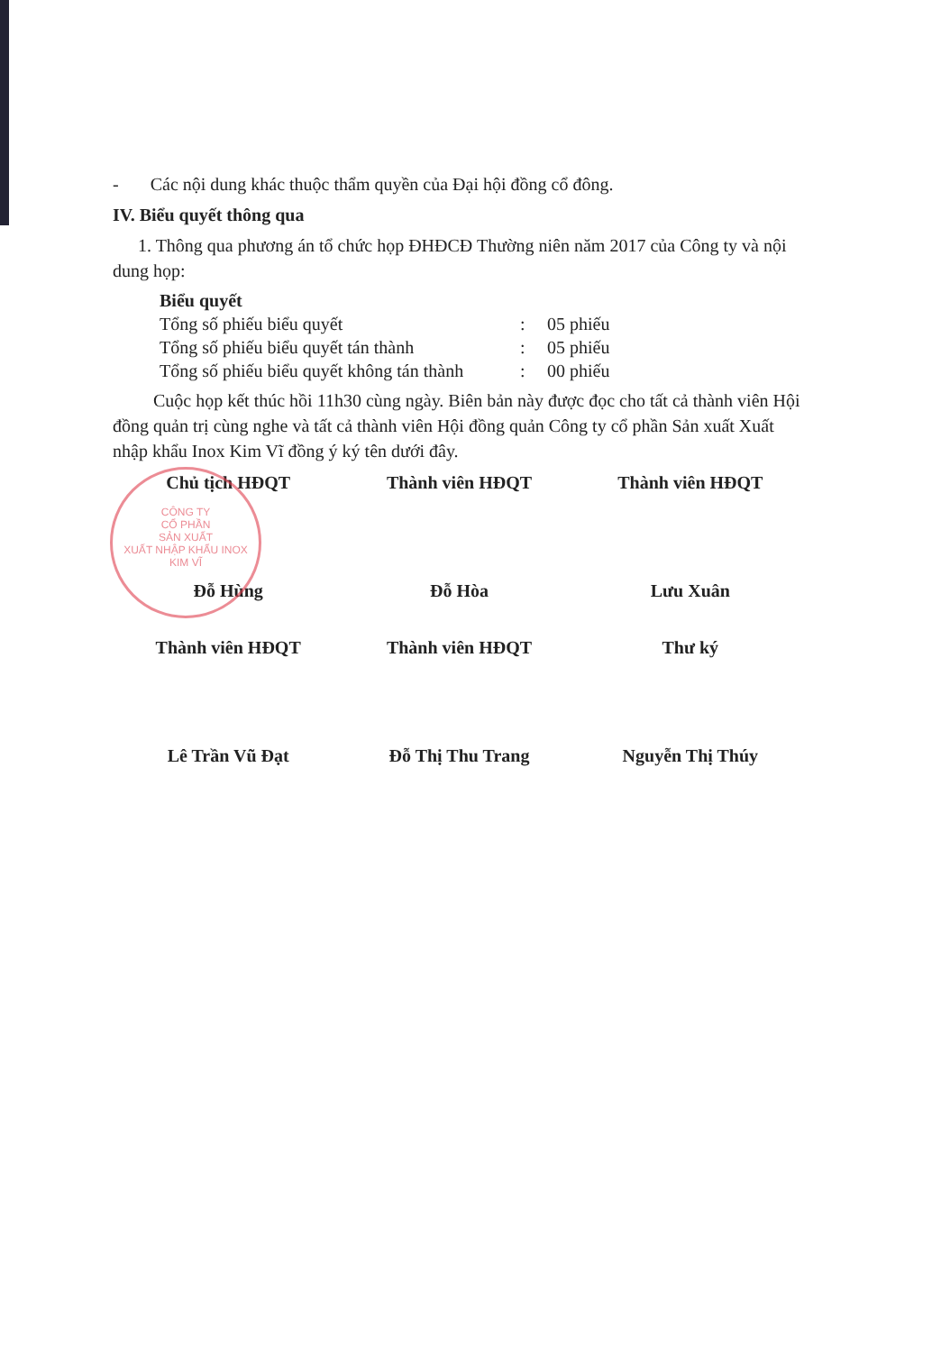CÔNG TY
CỔ PHẦN
SẢN XUẤT
XUẤT NHẬP KHẨU INOX
KIM VĨ
- Các nội dung khác thuộc thẩm quyền của Đại hội đồng cổ đông.
IV. Biểu quyết thông qua
1. Thông qua phương án tổ chức họp ĐHĐCĐ Thường niên năm 2017 của Công ty và nội dung họp:
Biểu quyết
Tổng số phiếu biểu quyết: 05 phiếu
Tổng số phiếu biểu quyết tán thành: 05 phiếu
Tổng số phiếu biểu quyết không tán thành: 00 phiếu
Cuộc họp kết thúc hồi 11h30 cùng ngày. Biên bản này được đọc cho tất cả thành viên Hội đồng quản trị cùng nghe và tất cả thành viên Hội đồng quản Công ty cổ phần Sản xuất Xuất nhập khẩu Inox Kim Vĩ đồng ý ký tên dưới đây.
Chủ tịch HĐQT
Đỗ Hùng
Thành viên HĐQT
Đỗ Hòa
Thành viên HĐQT
Lưu Xuân
Thành viên HĐQT
Lê Trần Vũ Đạt
Thành viên HĐQT
Đỗ Thị Thu Trang
Thư ký
Nguyễn Thị Thúy